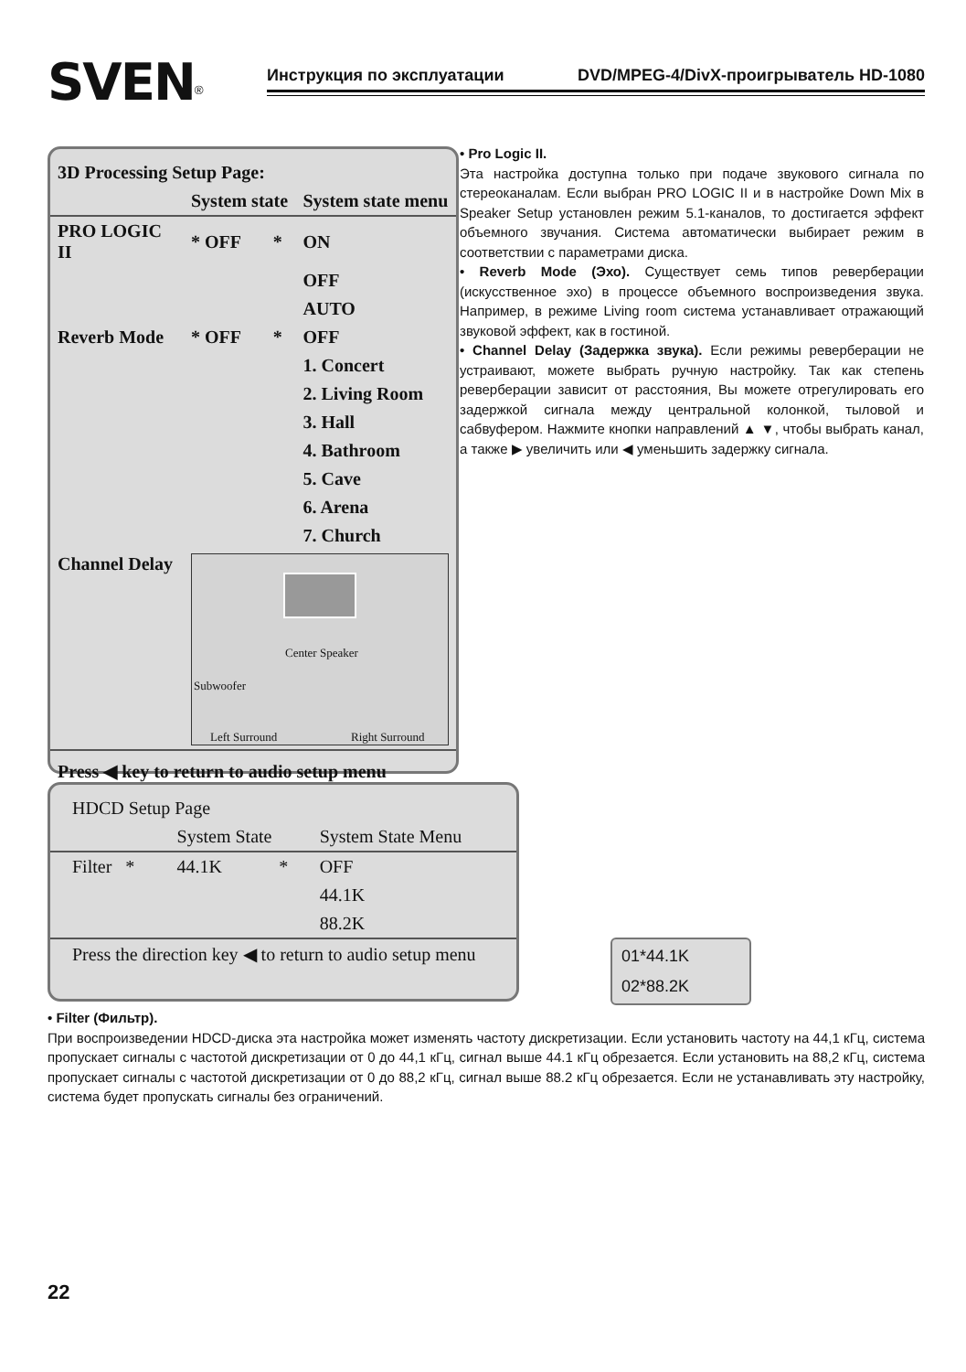SVEN<sup>®</sup>
Инструкция по эксплуатации DVD/MPEG-4/DivX-проигрыватель HD-1080
| 3D Processing Setup Page: | | | |
| --- | --- | --- | --- |
| | System state | | System state menu |
| PRO LOGIC II | * OFF | * | ON |
| | | | OFF |
| | | | AUTO |
| Reverb Mode | * OFF | * | OFF |
| | | | 1. Concert |
| | | | 2. Living Room |
| | | | 3. Hall |
| | | | 4. Bathroom |
| | | | 5. Cave |
| | | | 6. Arena |
| | | | 7. Church |
| Channel Delay | Center Speaker Subwoofer Left Surround Right Surround | | |
| Press ◀ key to return to audio setup menu | | | |
• Pro Logic II.
Эта настройка доступна только при подаче звукового сигнала по стереоканалам. Если выбран PRO LOGIC II и в настройке Down Mix в Speaker Setup установлен режим 5.1-каналов, то достигается эффект объемного звучания. Система автоматически выбирает режим в соответствии с параметрами диска.
• Reverb Mode (Эхо). Существует семь типов реверберации (искусственное эхо) в процессе объемного воспроизведения звука. Например, в режиме Living room система устанавливает отражающий звуковой эффект, как в гостиной.
• Channel Delay (Задержка звука). Если режимы реверберации не устраивают, можете выбрать ручную настройку. Так как степень реверберации зависит от расстояния, Вы можете отрегулировать его задержкой сигнала между центральной колонкой, тыловой и сабвуфером. Нажмите кнопки направлений ▲ ▼, чтобы выбрать канал, а также ▶ увеличить или ◀ уменьшить задержку сигнала.
| HDCD Setup Page | | | |
| | System State | | System State Menu |
| Filter * | 44.1K | * | OFF |
| | | | 44.1K |
| | | | 88.2K |
| Press the direction key ◀ to return to audio setup menu | | | |
01*44.1K
02*88.2K
• Filter (Фильтр).
При воспроизведении HDCD-диска эта настройка может изменять частоту дискретизации. Если установить частоту на 44,1 кГц, система пропускает сигналы с частотой дискретизации от 0 до 44,1 кГц, сигнал выше 44.1 кГц обрезается. Если установить на 88,2 кГц, система пропускает сигналы с частотой дискретизации от 0 до 88,2 кГц, сигнал выше 88.2 кГц обрезается. Если не устанавливать эту настройку, система будет пропускать сигналы без ограничений.
22